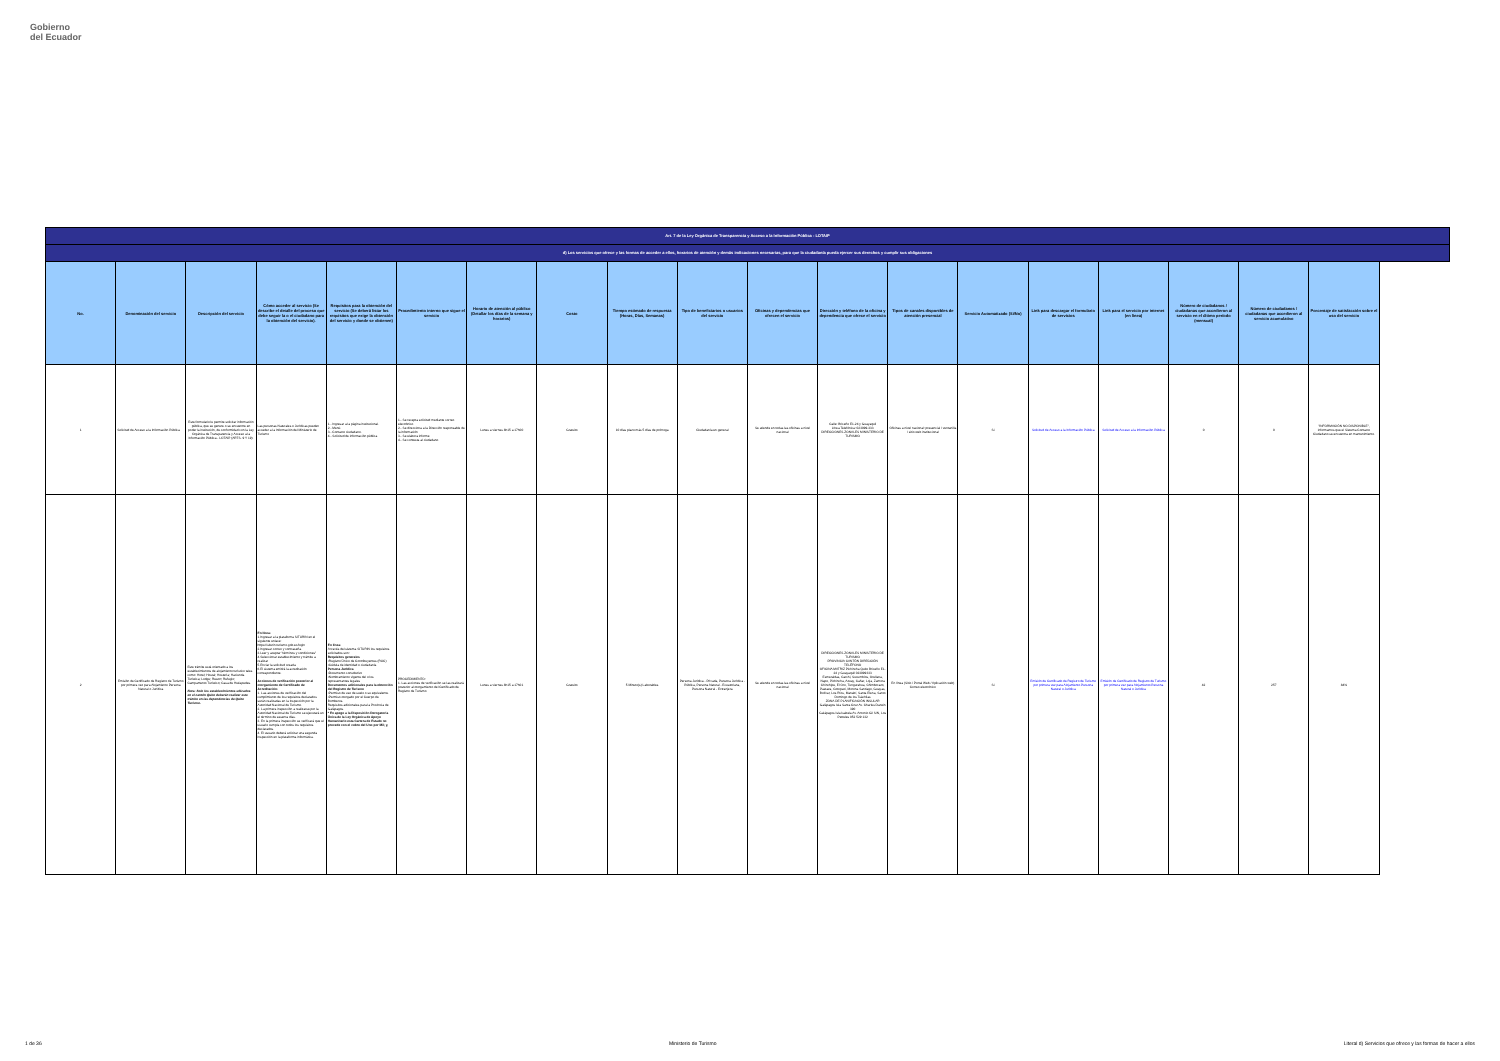Gobierno
del Ecuador
| Art. 7 de la Ley Orgánica de Transparencia y Acceso a la Información Pública - LOTAIP | | | | | | | | | | | | | | | | | | |
| --- | --- | --- | --- | --- | --- | --- | --- | --- | --- | --- | --- | --- | --- | --- | --- | --- | --- | --- |
| d) Los servicios que ofrece y las formas de acceder a ellos, horarios de atención y demás indicaciones necesarias, para que la ciudadanía pueda ejercer sus derechos y cumplir sus obligaciones | | | | | | | | | | | | | | | | | | |
| No. | Denominación del servicio | Descripción del servicio | Cómo acceder al servicio (Se describe el detalle del proceso que debe seguir la o el ciudadano para la obtención del servicio). | Requisitos para la obtención del servicio (Se deberá listar los requisitos que exige la obtención del servicio y donde se obtienen) | Procedimiento interno que sigue el servicio | Horario de atención al público (Detallar los días de la semana y horarios) | Costo | Tiempo estimado de respuesta (Horas, Días, Semanas) | Tipo de beneficiarios o usuarios del servicio | Oficinas y dependencias que ofrecen el servicio | Dirección y teléfono de la oficina y dependencia que ofrece el servicio | Tipos de canales disponibles de atención presencial | Servicio Automatizado (Si/No) | Link para descargar el formulario de servicios | Link para el servicio por internet (en línea) | Número de ciudadanos / ciudadanas que accedieron al servicio en el último período (mensual) | Número de ciudadanos / ciudadanas que accedieron al servicio acumulativo | Porcentaje de satisfacción sobre el uso del servicio |
| 1 | Solicitud de Acceso a la Información Pública | Este formulario le permite solicitar información pública, que se genere o se encuentre en poder la institución, de conformidad con la Ley Orgánica de Transparencia y Acceso a la Información Pública - LOTAIP (ARTS. 9 Y 19). | Las personas Naturales o Jurídicas pueden acceder a la Información del Ministerio de Turismo | 1.- Ingresar a la página institucional. 2.- Menú. 3.- Contacto ciudadano. 4.- Solicitud de información pública | 1.- Se recepta solicitud mediante correo electrónico 2.- Se direcciona a la Dirección responsable de la información 3.- Se elabora informe 4.- Se contesta al ciudadano | Lunes a viernes 8h15 a 17h00 | Gratuito | 10 días plazo más 5 días de prórroga | Ciudadanía en general | Se atiende en todas las oficinas a nivel nacional | Calle: Briceño E1-24 y Guayaquil Línea Telefónica: 023999-333 DIRECCIONES ZONALES MINISTERIO DE TURISMO | Oficinas a nivel nacional: presencial / ventanilla / sitio web institucional | Si | Solicitud de Acceso a la Información Pública | Solicitud de Acceso a la Información Pública | 0 | 0 | "INFORMACIÓN NO DISPONIBLE", informamos que el Sistema Contacto Ciudadano se encuentra en mantenimiento. |
| 2 | Emisión de Certificado de Registro de Turismo por primera vez para Alojamiento Persona Natural o Jurídica | Este trámite está orientado a los establecimientos de alojamiento turístico tales como: Hotel; Hostal; Hostería; Hacienda Turística; Lodge; Resort; Refugio; Campamento Turístico; Casa de Huéspedes. Nota: Solo los establecimientos ubicados en el cantón Quito deberán realizar este trámite en las dependencias de Quito Turismo. | En línea: 1.Ingresar a la plataforma SITURIN en el siguiente enlace: https://siturin.turismo.gob.ec/login 2.Ingresar correo y contraseña. 3.Leer y aceptar "términos y condiciones" 4.Seleccionar establecimiento y trámite a realizar 5.Enviar la solicitud creada 6.El sistema emitirá la acreditación correspondiente. Acciones de verificación posterior al otorgamiento de Certificado de Acreditación: 1. Las acciones de verificación del cumplimiento de los requisitos declarados serán realizadas en la inspección por la Autoridad Nacional de Turismo. 2. La primera inspección a realizarse por la Autoridad Nacional de Turismo se ejecutará en el término de sesenta días. 3. En la primera inspección se verificará que el usuario cumpla con todos los requisitos declarados. 4. El usuario deberá solicitar una segunda inspección en la plataforma informática. | En línea: A través del sistema SITURIN los requisitos solicitados son: Requisitos generales •Registro Único de Contribuyentes (RUC) •Cédula de identidad o ciudadanía Persona Jurídica •Documento constitutivo •Nombramiento vigente del o los representantes legales Documentos adicionales para la obtención del Registro de Turismo •Permiso de uso de suelo o su equivalente. •Permiso otorgado por el Cuerpo de Bomberos. Requisitos adicionales para la Provincia de Galápagos. * En apego a la Disposición Derogatoria Única de la Ley Orgánica de Apoyo Humanitario esta Cartera de Estado no procede con el cobro del Uno por Mil; y, | PROCEDIMIENTO: 1. Las acciones de verificación se las realizará posterior al otorgamiento del Certificado de Registro de Turismo | Lunes a viernes 8h15 a 17h01 | Gratuito | 5 Minuto(s) Laborables | Persona Jurídica - Privada, Persona Jurídica - Pública, Persona Natural - Ecuatoriana, Persona Natural - Extranjera | Se atiende en todas las oficinas a nivel nacional | DIRECCIONES ZONALES MINISTERIO DE TURISMO PROVINCIA CANTÓN DIRECCIÓN TELÉFONO OFICINA MATRIZ Pichincha Quito Briceño E1-24 y Guayaquil 023999333 Esmeraldas, Carchi, Sucumbíos, Orellana, Napo, Pichincha, Azuay, Cañar, Loja, Zamora Chinchipe, El Oro, Tungurahua, Chimborazo, Pastaza, Cotopaxi, Morona Santiago, Guayas, Bolívar, Los Ríos, Manabí, Santa Elena, Santo Domingo de los Tsáchilas ZONA DE PLANIFICACIÓN INSULAR Galápagos Isla Santa Cruz Av. Charles Darwin 390 Galápagos Isla Isabela Av. Antonio Gil S/N, Los Petreles 052 529 132 | En línea (Sitio / Portal Web / Aplicación web) Correo electrónico | Si | Emisión de Certificado de Registro de Turismo por primera vez para Alojamiento Persona Natural o Jurídica | Emisión de Certificado de Registro de Turismo por primera vez para Alojamiento Persona Natural o Jurídica | 42 | 257 | 84% |
1 de 36 Ministerio de Turismo Literal d) Servicios que ofrece y las formas de hacer a ellos